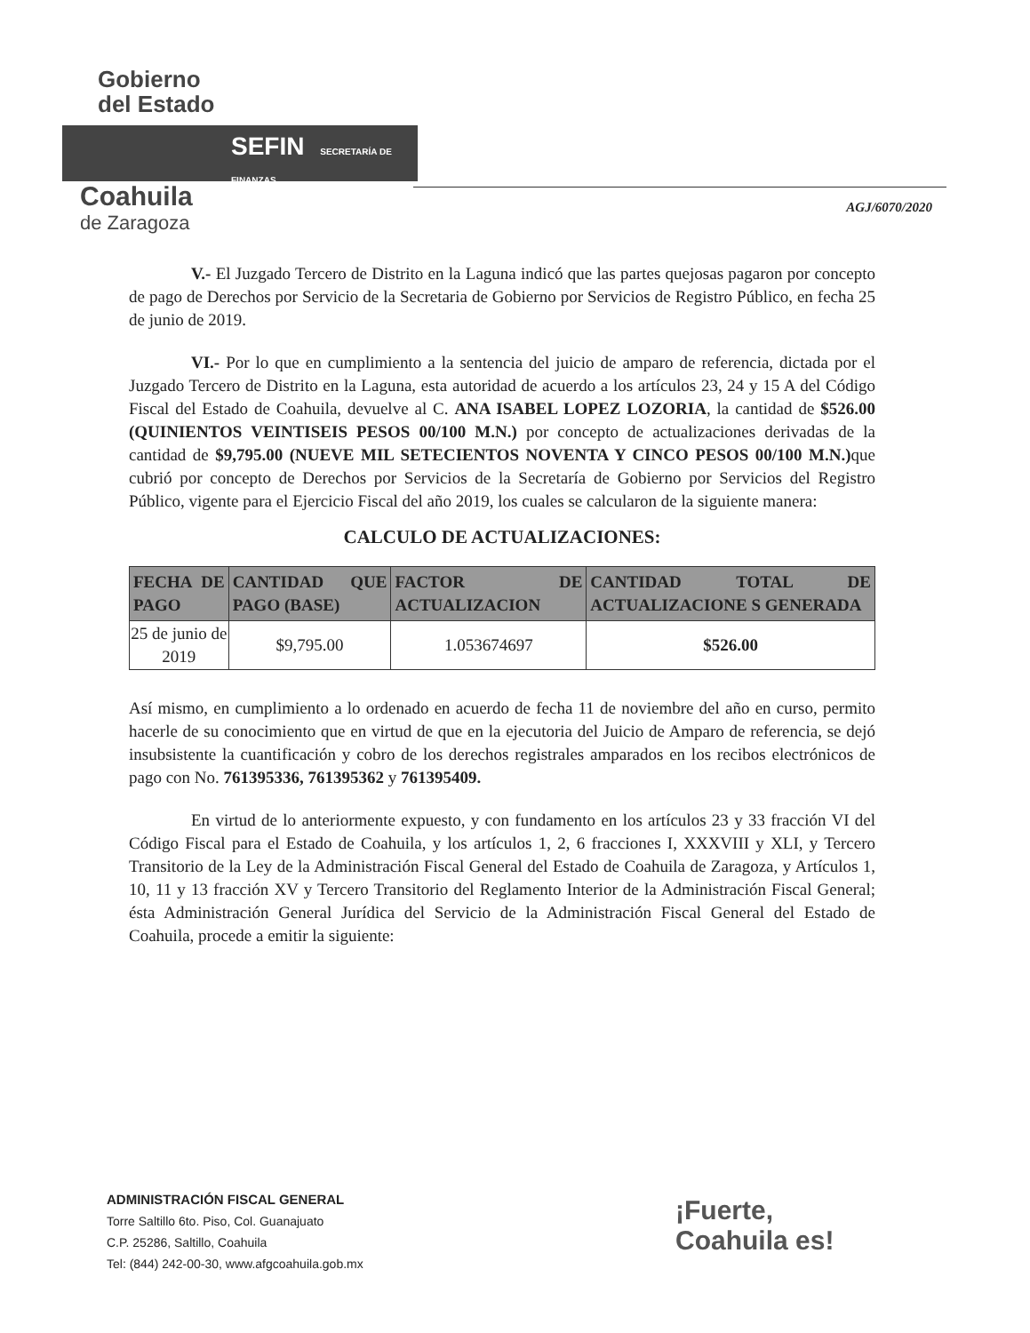Gobierno
del Estado
SEFIN SECRETARÍA DE FINANZAS
Coahuila
de Zaragoza
AGJ/6070/2020
V.- El Juzgado Tercero de Distrito en la Laguna indicó que las partes quejosas pagaron por concepto de pago de Derechos por Servicio de la Secretaria de Gobierno por Servicios de Registro Público, en fecha 25 de junio de 2019.
VI.- Por lo que en cumplimiento a la sentencia del juicio de amparo de referencia, dictada por el Juzgado Tercero de Distrito en la Laguna, esta autoridad de acuerdo a los artículos 23, 24 y 15 A del Código Fiscal del Estado de Coahuila, devuelve al C. ANA ISABEL LOPEZ LOZORIA, la cantidad de $526.00 (QUINIENTOS VEINTISEIS PESOS 00/100 M.N.) por concepto de actualizaciones derivadas de la cantidad de $9,795.00 (NUEVE MIL SETECIENTOS NOVENTA Y CINCO PESOS 00/100 M.N.) que cubrió por concepto de Derechos por Servicios de la Secretaría de Gobierno por Servicios del Registro Público, vigente para el Ejercicio Fiscal del año 2019, los cuales se calcularon de la siguiente manera:
CALCULO DE ACTUALIZACIONES:
| FECHA DE PAGO | CANTIDAD QUE PAGO (BASE) | FACTOR DE ACTUALIZACION | CANTIDAD TOTAL DE ACTUALIZACIONE S GENERADA |
| --- | --- | --- | --- |
| 25 de junio de 2019 | $9,795.00 | 1.053674697 | $526.00 |
Así mismo, en cumplimiento a lo ordenado en acuerdo de fecha 11 de noviembre del año en curso, permito hacerle de su conocimiento que en virtud de que en la ejecutoria del Juicio de Amparo de referencia, se dejó insubsistente la cuantificación y cobro de los derechos registrales amparados en los recibos electrónicos de pago con No. 761395336, 761395362 y 761395409.
En virtud de lo anteriormente expuesto, y con fundamento en los artículos 23 y 33 fracción VI del Código Fiscal para el Estado de Coahuila, y los artículos 1, 2, 6 fracciones I, XXXVIII y XLI, y Tercero Transitorio de la Ley de la Administración Fiscal General del Estado de Coahuila de Zaragoza, y Artículos 1, 10, 11 y 13 fracción XV y Tercero Transitorio del Reglamento Interior de la Administración Fiscal General; ésta Administración General Jurídica del Servicio de la Administración Fiscal General del Estado de Coahuila, procede a emitir la siguiente:
ADMINISTRACIÓN FISCAL GENERAL
Torre Saltillo 6to. Piso, Col. Guanajuato
C.P. 25286, Saltillo, Coahuila
Tel: (844) 242-00-30, www.afgcoahuila.gob.mx
¡Fuerte,
Coahuila es!